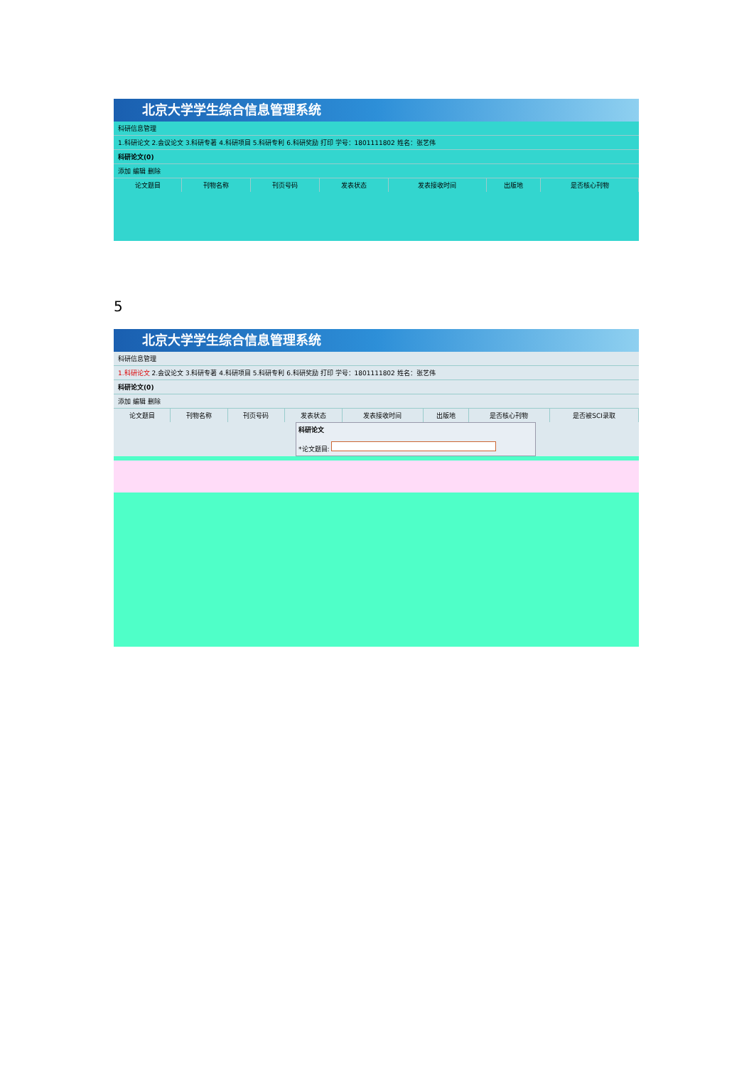北京大学学生综合信息管理系统
科研信息管理
1.科研论文 2.会议论文 3.科研专著 4.科研项目 5.科研专利 6.科研奖励 打印 学号：1801111802 姓名：张艺伟
科研论文(0)
添加 编辑 删除
| 论文题目 | 刊物名称 | 刊页号码 | 发表状态 | 发表接收时间 | 出版地 | 是否核心刊物 |
| --- | --- | --- | --- | --- | --- | --- |
5
北京大学学生综合信息管理系统
科研信息管理
1.科研论文 2.会议论文 3.科研专著 4.科研项目 5.科研专利 6.科研奖励 打印 学号：1801111802 姓名：张艺伟
科研论文(0)
添加 编辑 删除
| 论文题目 | 刊物名称 | 刊页号码 | 发表状态 | 发表接收时间 | 出版地 | 是否核心刊物 | 是否被SCI录取 |
| --- | --- | --- | --- | --- | --- | --- | --- |
科研论文
*论文题目: